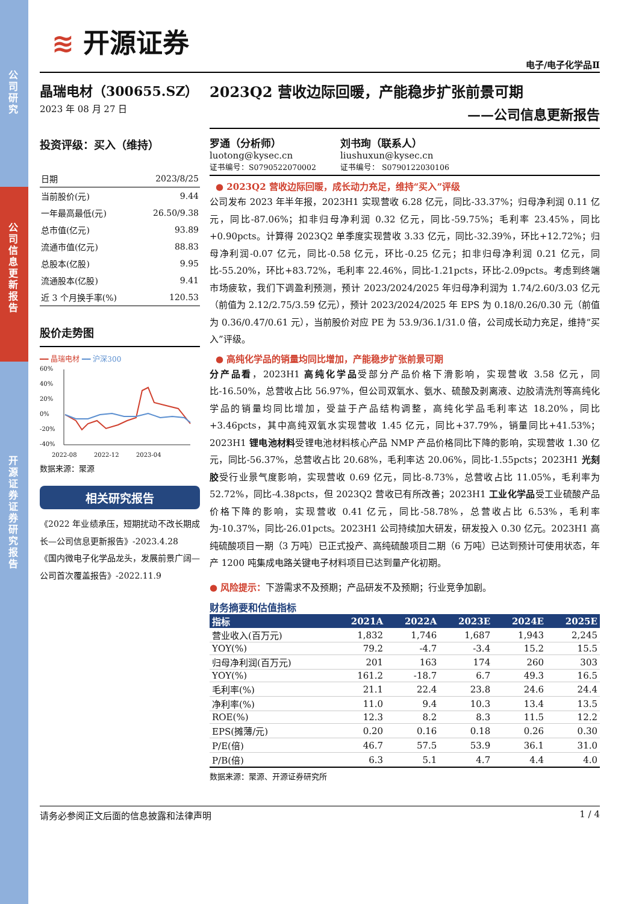公司研究
公司信息更新报告
开源证券 证券研究报告
≋ 开源证券
电子/电子化学品Ⅱ
晶瑞电材（300655.SZ）
2023 年 08 月 27 日
2023Q2 营收边际回暖，产能稳步扩张前景可期
——公司信息更新报告
投资评级：买入（维持）
| 日期 | 2023/8/25 |
| 当前股价(元) | 9.44 |
| 一年最高最低(元) | 26.50/9.38 |
| 总市值(亿元) | 93.89 |
| 流通市值(亿元) | 88.83 |
| 总股本(亿股) | 9.95 |
| 流通股本(亿股) | 9.41 |
| 近 3 个月换手率(%) | 120.53 |
股价走势图
━━ 晶瑞电材 ━━ 沪深300
60%
40%
20%
0%
-20%
-40%
2022-08
2022-12
2023-04
数据来源：聚源
相关研究报告
《2022 年业绩承压，短期扰动不改长期成长—公司信息更新报告》-2023.4.28
《国内微电子化学品龙头，发展前景广阔—公司首次覆盖报告》-2022.11.9
罗通（分析师）
luotong@kysec.cn
证书编号：S0790522070002
刘书珣（联系人）
liushuxun@kysec.cn
证书编号： S0790122030106
● 2023Q2 营收边际回暖，成长动力充足，维持“买入”评级
公司发布 2023 年半年报，2023H1 实现营收 6.28 亿元，同比-33.37%；归母净利润 0.11 亿元，同比-87.06%；扣非归母净利润 0.32 亿元，同比-59.75%；毛利率 23.45%，同比+0.90pcts。计算得 2023Q2 单季度实现营收 3.33 亿元，同比-32.39%，环比+12.72%；归母净利润-0.07 亿元，同比-0.58 亿元，环比-0.25 亿元；扣非归母净利润 0.21 亿元，同比-55.20%，环比+83.72%，毛利率 22.46%，同比-1.21pcts，环比-2.09pcts。考虑到终端市场疲软，我们下调盈利预测，预计 2023/2024/2025 年归母净利润为 1.74/2.60/3.03 亿元（前值为 2.12/2.75/3.59 亿元），预计 2023/2024/2025 年 EPS 为 0.18/0.26/0.30 元（前值为 0.36/0.47/0.61 元），当前股价对应 PE 为 53.9/36.1/31.0 倍，公司成长动力充足，维持“买入”评级。
● 高纯化学品的销量均同比增加，产能稳步扩张前景可期
分产品看，2023H1 高纯化学品受部分产品价格下滑影响，实现营收 3.58 亿元，同比-16.50%，总营收占比 56.97%，但公司双氧水、氨水、硫酸及剥离液、边胶清洗剂等高纯化学品的销量均同比增加，受益于产品结构调整，高纯化学品毛利率达 18.20%，同比+3.46pcts，其中高纯双氧水实现营收 1.45 亿元，同比+37.79%，销量同比+41.53%；2023H1 锂电池材料受锂电池材料核心产品 NMP 产品价格同比下降的影响，实现营收 1.30 亿元，同比-56.37%，总营收占比 20.68%，毛利率达 20.06%，同比-1.55pcts；2023H1 光刻胶受行业景气度影响，实现营收 0.69 亿元，同比-8.73%，总营收占比 11.05%，毛利率为 52.72%，同比-4.38pcts，但 2023Q2 营收已有所改善；2023H1 工业化学品受工业硫酸产品价格下降的影响，实现营收 0.41 亿元，同比-58.78%，总营收占比 6.53%，毛利率为-10.37%，同比-26.01pcts。2023H1 公司持续加大研发，研发投入 0.30 亿元。2023H1 高纯硫酸项目一期（3 万吨）已正式投产、高纯硫酸项目二期（6 万吨）已达到预计可使用状态，年产 1200 吨集成电路关键电子材料项目已达到量产化初期。
● 风险提示：下游需求不及预期；产品研发不及预期；行业竞争加剧。
财务摘要和估值指标
| 指标 | 2021A | 2022A | 2023E | 2024E | 2025E |
| --- | --- | --- | --- | --- | --- |
| 营业收入(百万元) | 1,832 | 1,746 | 1,687 | 1,943 | 2,245 |
| YOY(%) | 79.2 | -4.7 | -3.4 | 15.2 | 15.5 |
| 归母净利润(百万元) | 201 | 163 | 174 | 260 | 303 |
| YOY(%) | 161.2 | -18.7 | 6.7 | 49.3 | 16.5 |
| 毛利率(%) | 21.1 | 22.4 | 23.8 | 24.6 | 24.4 |
| 净利率(%) | 11.0 | 9.4 | 10.3 | 13.4 | 13.5 |
| ROE(%) | 12.3 | 8.2 | 8.3 | 11.5 | 12.2 |
| EPS(摊薄/元) | 0.20 | 0.16 | 0.18 | 0.26 | 0.30 |
| P/E(倍) | 46.7 | 57.5 | 53.9 | 36.1 | 31.0 |
| P/B(倍) | 6.3 | 5.1 | 4.7 | 4.4 | 4.0 |
数据来源：聚源、开源证券研究所
请务必参阅正文后面的信息披露和法律声明 1 / 4